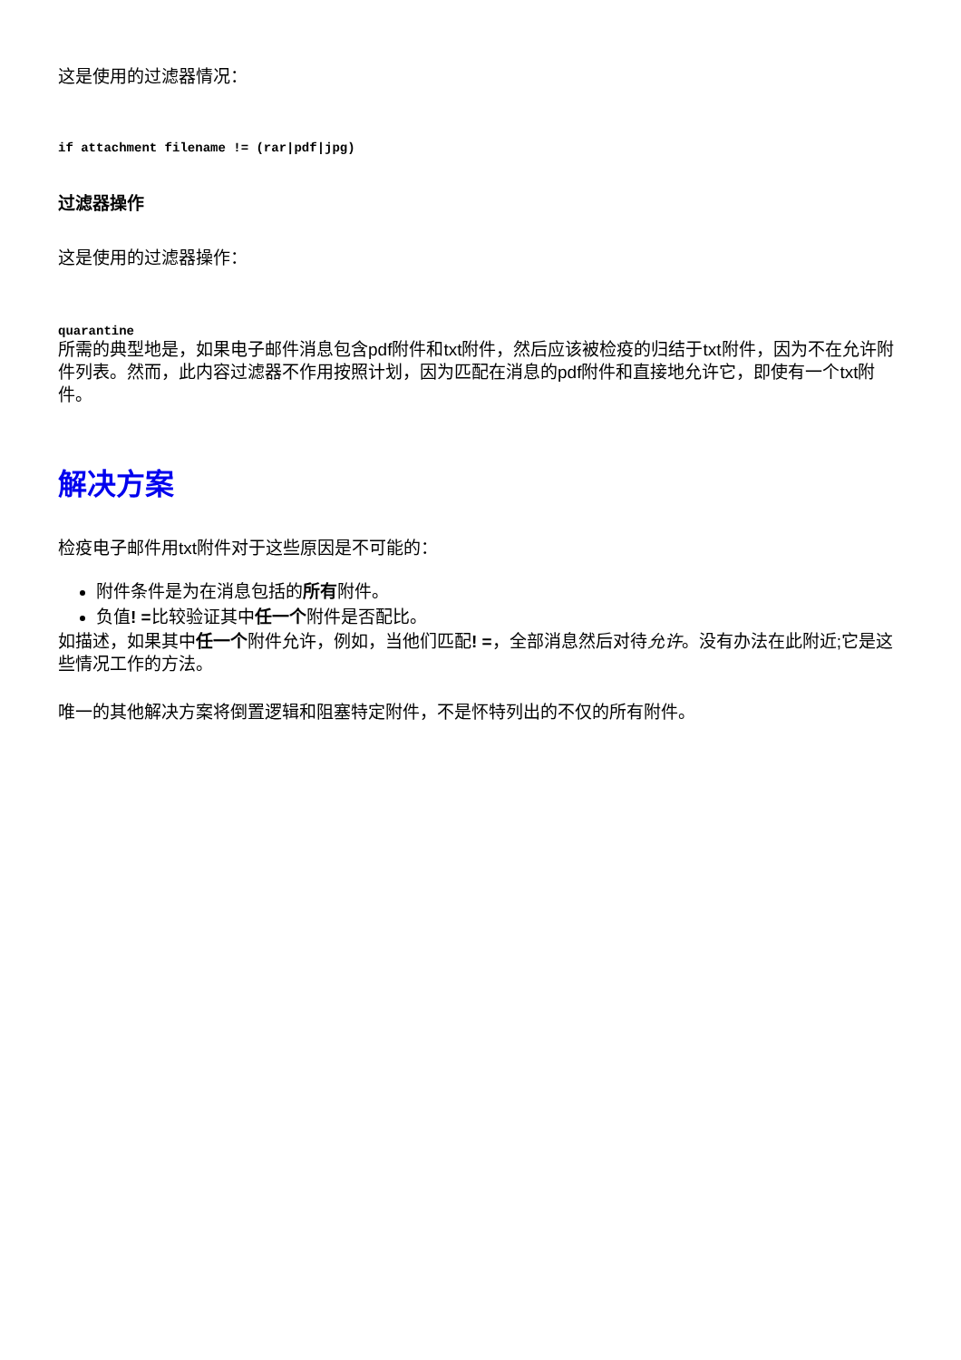这是使用的过滤器情况：
if attachment filename != (rar|pdf|jpg)
过滤器操作
这是使用的过滤器操作：
quarantine
所需的典型地是，如果电子邮件消息包含pdf附件和txt附件，然后应该被检疫的归结于txt附件，因为不在允许附件列表。然而，此内容过滤器不作用按照计划，因为匹配在消息的pdf附件和直接地允许它，即使有一个txt附件。
解决方案
检疫电子邮件用txt附件对于这些原因是不可能的：
附件条件是为在消息包括的所有附件。
负值! =比较验证其中任一个附件是否配比。
如描述，如果其中任一个附件允许，例如，当他们匹配! =，全部消息然后对待允许。没有办法在此附近;它是这些情况工作的方法。
唯一的其他解决方案将倒置逻辑和阻塞特定附件，不是怀特列出的不仅的所有附件。